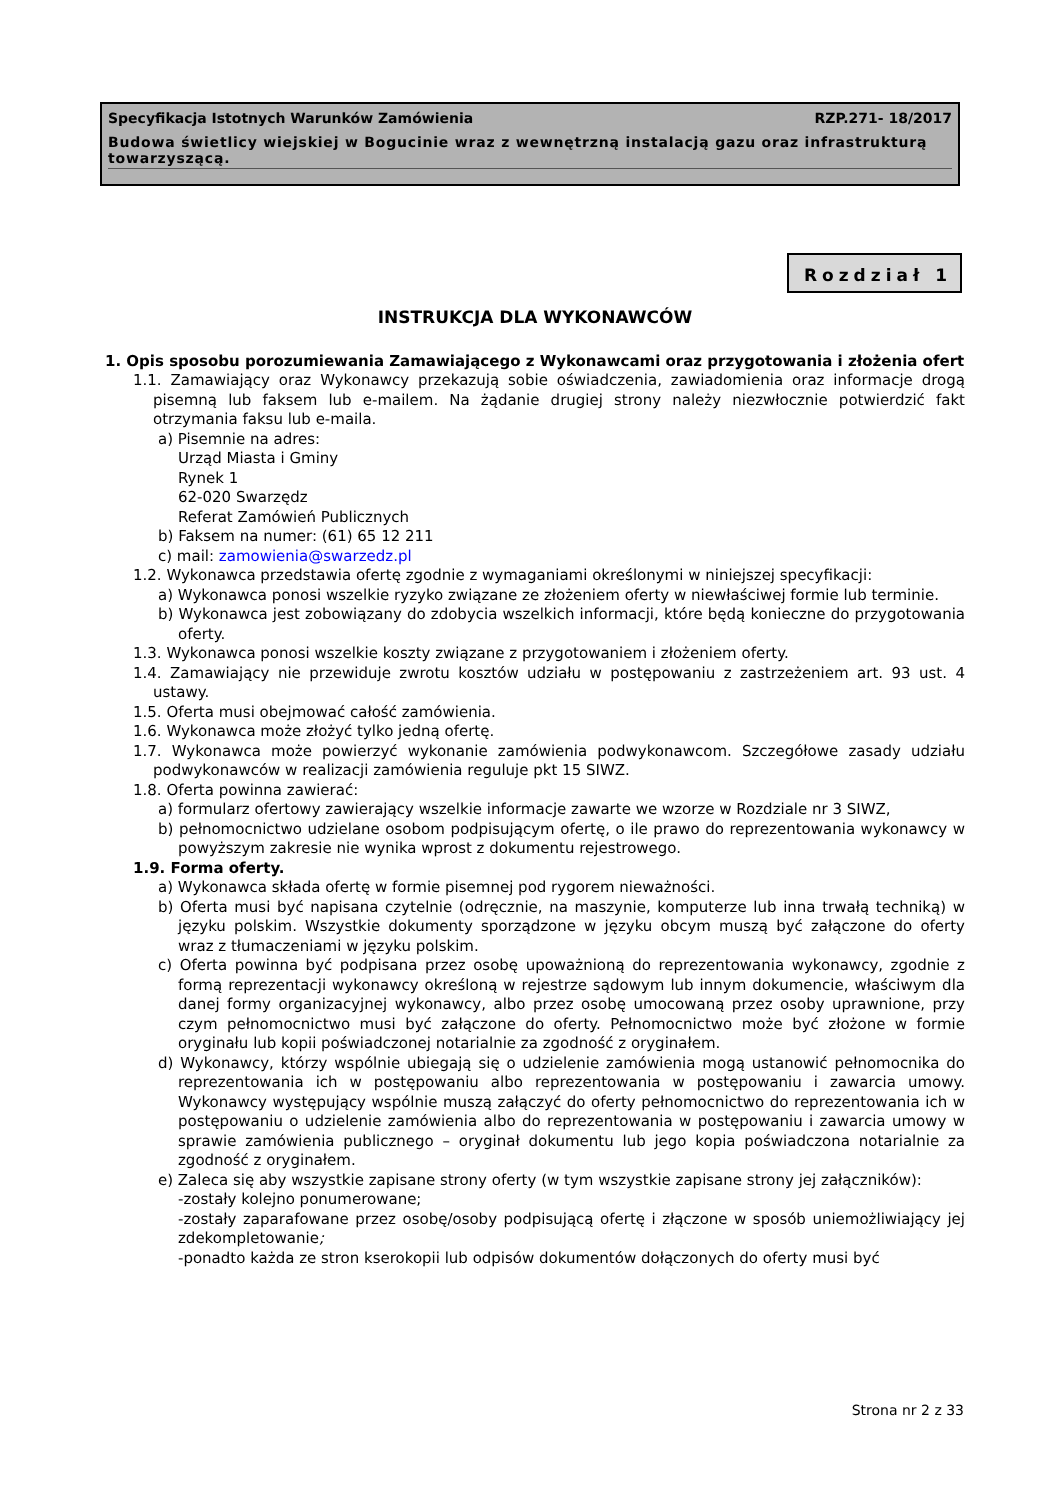Specyfikacja Istotnych Warunków Zamówienia RZP.271- 18/2017
Budowa świetlicy wiejskiej w Bogucinie wraz z wewnętrzną instalacją gazu oraz infrastrukturą towarzyszącą.
Rozdział 1
INSTRUKCJA DLA WYKONAWCÓW
1. Opis sposobu porozumiewania Zamawiającego z Wykonawcami oraz przygotowania i złożenia ofert
1.1. Zamawiający oraz Wykonawcy przekazują sobie oświadczenia, zawiadomienia oraz informacje drogą pisemną lub faksem lub e-mailem. Na żądanie drugiej strony należy niezwłocznie potwierdzić fakt otrzymania faksu lub e-maila.
a) Pisemnie na adres:
Urząd Miasta i Gminy
Rynek 1
62-020 Swarzędz
Referat Zamówień Publicznych
b) Faksem na numer: (61) 65 12 211
c) mail: zamowienia@swarzedz.pl
1.2. Wykonawca przedstawia ofertę zgodnie z wymaganiami określonymi w niniejszej specyfikacji:
a) Wykonawca ponosi wszelkie ryzyko związane ze złożeniem oferty w niewłaściwej formie lub terminie.
b) Wykonawca jest zobowiązany do zdobycia wszelkich informacji, które będą konieczne do przygotowania oferty.
1.3. Wykonawca ponosi wszelkie koszty związane z przygotowaniem i złożeniem oferty.
1.4. Zamawiający nie przewiduje zwrotu kosztów udziału w postępowaniu z zastrzeżeniem art. 93 ust. 4 ustawy.
1.5. Oferta musi obejmować całość zamówienia.
1.6. Wykonawca może złożyć tylko jedną ofertę.
1.7. Wykonawca może powierzyć wykonanie zamówienia podwykonawcom. Szczegółowe zasady udziału podwykonawców w realizacji zamówienia reguluje pkt 15 SIWZ.
1.8. Oferta powinna zawierać:
a) formularz ofertowy zawierający wszelkie informacje zawarte we wzorze w Rozdziale nr 3 SIWZ,
b) pełnomocnictwo udzielane osobom podpisującym ofertę, o ile prawo do reprezentowania wykonawcy w powyższym zakresie nie wynika wprost z dokumentu rejestrowego.
1.9. Forma oferty.
a) Wykonawca składa ofertę w formie pisemnej pod rygorem nieważności.
b) Oferta musi być napisana czytelnie (odręcznie, na maszynie, komputerze lub inna trwałą techniką) w języku polskim. Wszystkie dokumenty sporządzone w języku obcym muszą być załączone do oferty wraz z tłumaczeniami w języku polskim.
c) Oferta powinna być podpisana przez osobę upoważnioną do reprezentowania wykonawcy, zgodnie z formą reprezentacji wykonawcy określoną w rejestrze sądowym lub innym dokumencie, właściwym dla danej formy organizacyjnej wykonawcy, albo przez osobę umocowaną przez osoby uprawnione, przy czym pełnomocnictwo musi być załączone do oferty. Pełnomocnictwo może być złożone w formie oryginału lub kopii poświadczonej notarialnie za zgodność z oryginałem.
d) Wykonawcy, którzy wspólnie ubiegają się o udzielenie zamówienia mogą ustanowić pełnomocnika do reprezentowania ich w postępowaniu albo reprezentowania w postępowaniu i zawarcia umowy. Wykonawcy występujący wspólnie muszą załączyć do oferty pełnomocnictwo do reprezentowania ich w postępowaniu o udzielenie zamówienia albo do reprezentowania w postępowaniu i zawarcia umowy w sprawie zamówienia publicznego – oryginał dokumentu lub jego kopia poświadczona notarialnie za zgodność z oryginałem.
e) Zaleca się aby wszystkie zapisane strony oferty (w tym wszystkie zapisane strony jej załączników):
-zostały kolejno ponumerowane;
-zostały zaparafowane przez osobę/osoby podpisującą ofertę i złączone w sposób uniemożliwiający jej zdekompletowanie;
-ponadto każda ze stron kserokopii lub odpisów dokumentów dołączonych do oferty musi być
Strona nr 2 z 33